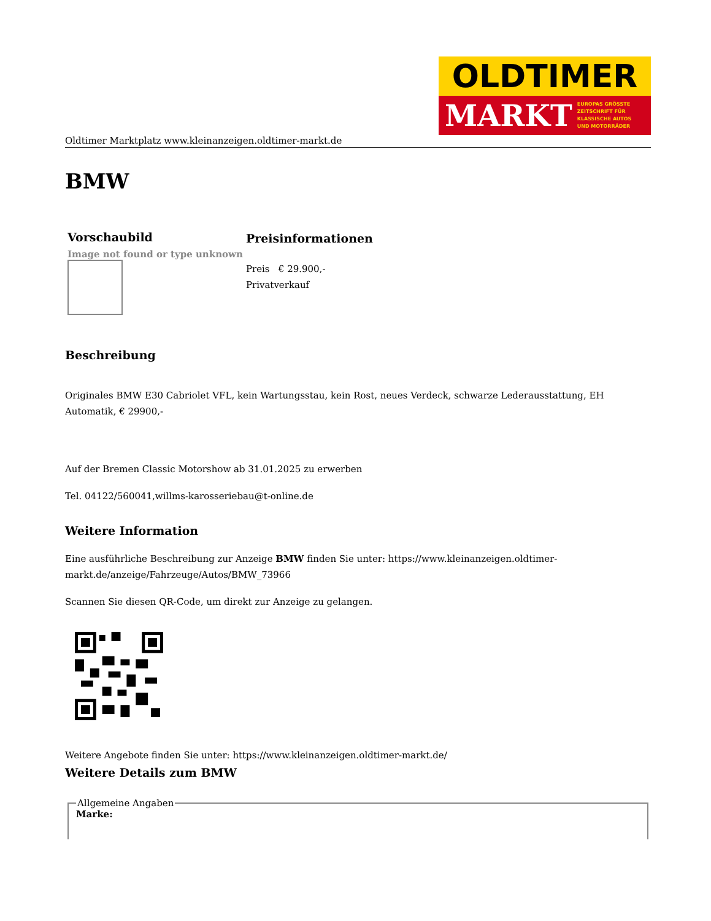OLDTIMER
MARKT EUROPAS GRÖSSTE
ZEITSCHRIFT FÜR
KLASSISCHE AUTOS
UND MOTORRÄDER
Oldtimer Marktplatz www.kleinanzeigen.oldtimer-markt.de
BMW
| Vorschaubild | Preisinformationen |
| --- | --- |
| Image not found or type unknown | Preis € 29.900,- Privatverkauf |
Beschreibung
Originales BMW E30 Cabriolet VFL, kein Wartungsstau, kein Rost, neues Verdeck, schwarze Lederausstattung, EH Automatik, € 29900,-
Auf der Bremen Classic Motorshow ab 31.01.2025 zu erwerben
Tel. 04122/560041,willms-karosseriebau@t-online.de
Weitere Information
Eine ausführliche Beschreibung zur Anzeige BMW finden Sie unter: https://www.kleinanzeigen.oldtimer-markt.de/anzeige/Fahrzeuge/Autos/BMW_73966
Scannen Sie diesen QR-Code, um direkt zur Anzeige zu gelangen.
Weitere Angebote finden Sie unter: https://www.kleinanzeigen.oldtimer-markt.de/
Weitere Details zum BMW
Allgemeine AngabenMarke: